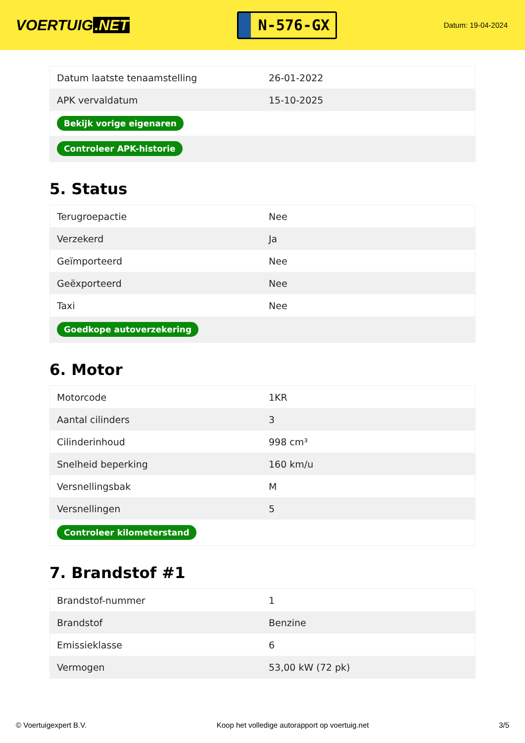VOERTUIG.NET
N-576-GX
Datum: 19-04-2024
| Datum laatste tenaamstelling | 26-01-2022 |
| APK vervaldatum | 15-10-2025 |
| Bekijk vorige eigenaren | |
| Controleer APK-historie | |
5. Status
| Terugroepactie | Nee |
| Verzekerd | Ja |
| Geïmporteerd | Nee |
| Geëxporteerd | Nee |
| Taxi | Nee |
| Goedkope autoverzekering | |
6. Motor
| Motorcode | 1KR |
| Aantal cilinders | 3 |
| Cilinderinhoud | 998 cm³ |
| Snelheid beperking | 160 km/u |
| Versnellingsbak | M |
| Versnellingen | 5 |
| Controleer kilometerstand | |
7. Brandstof #1
| Brandstof-nummer | 1 |
| Brandstof | Benzine |
| Emissieklasse | 6 |
| Vermogen | 53,00 kW (72 pk) |
© Voertuigexpert B.V. Koop het volledige autorapport op voertuig.net 3/5